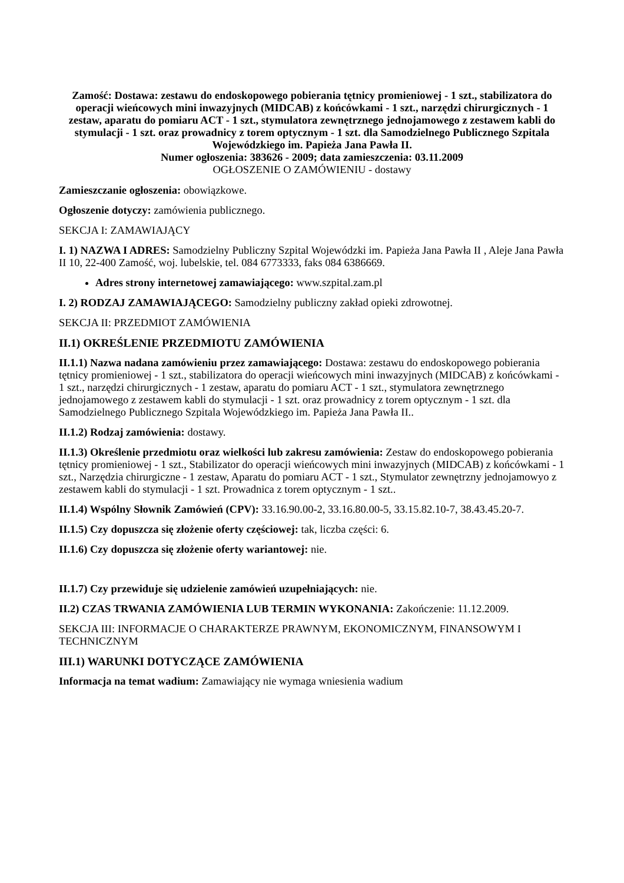Zamość: Dostawa: zestawu do endoskopowego pobierania tętnicy promieniowej - 1 szt., stabilizatora do operacji wieńcowych mini inwazyjnych (MIDCAB) z końcówkami - 1 szt., narzędzi chirurgicznych - 1 zestaw, aparatu do pomiaru ACT - 1 szt., stymulatora zewnętrznego jednojamowego z zestawem kabli do stymulacji - 1 szt. oraz prowadnicy z torem optycznym - 1 szt. dla Samodzielnego Publicznego Szpitala Wojewódzkiego im. Papieża Jana Pawła II.
Numer ogłoszenia: 383626 - 2009; data zamieszczenia: 03.11.2009
OGŁOSZENIE O ZAMÓWIENIU - dostawy
Zamieszczanie ogłoszenia: obowiązkowe.
Ogłoszenie dotyczy: zamówienia publicznego.
SEKCJA I: ZAMAWIAJĄCY
I. 1) NAZWA I ADRES: Samodzielny Publiczny Szpital Wojewódzki im. Papieża Jana Pawła II , Aleje Jana Pawła II 10, 22-400 Zamość, woj. lubelskie, tel. 084 6773333, faks 084 6386669.
Adres strony internetowej zamawiającego: www.szpital.zam.pl
I. 2) RODZAJ ZAMAWIAJĄCEGO: Samodzielny publiczny zakład opieki zdrowotnej.
SEKCJA II: PRZEDMIOT ZAMÓWIENIA
II.1) OKREŚLENIE PRZEDMIOTU ZAMÓWIENIA
II.1.1) Nazwa nadana zamówieniu przez zamawiającego: Dostawa: zestawu do endoskopowego pobierania tętnicy promieniowej - 1 szt., stabilizatora do operacji wieńcowych mini inwazyjnych (MIDCAB) z końcówkami - 1 szt., narzędzi chirurgicznych - 1 zestaw, aparatu do pomiaru ACT - 1 szt., stymulatora zewnętrznego jednojamowego z zestawem kabli do stymulacji - 1 szt. oraz prowadnicy z torem optycznym - 1 szt. dla Samodzielnego Publicznego Szpitala Wojewódzkiego im. Papieża Jana Pawła II..
II.1.2) Rodzaj zamówienia: dostawy.
II.1.3) Określenie przedmiotu oraz wielkości lub zakresu zamówienia: Zestaw do endoskopowego pobierania tętnicy promieniowej - 1 szt., Stabilizator do operacji wieńcowych mini inwazyjnych (MIDCAB) z końcówkami - 1 szt., Narzędzia chirurgiczne - 1 zestaw, Aparatu do pomiaru ACT - 1 szt., Stymulator zewnętrzny jednojamowyo z zestawem kabli do stymulacji - 1 szt. Prowadnica z torem optycznym - 1 szt..
II.1.4) Wspólny Słownik Zamówień (CPV): 33.16.90.00-2, 33.16.80.00-5, 33.15.82.10-7, 38.43.45.20-7.
II.1.5) Czy dopuszcza się złożenie oferty częściowej: tak, liczba części: 6.
II.1.6) Czy dopuszcza się złożenie oferty wariantowej: nie.
II.1.7) Czy przewiduje się udzielenie zamówień uzupełniających: nie.
II.2) CZAS TRWANIA ZAMÓWIENIA LUB TERMIN WYKONANIA: Zakończenie: 11.12.2009.
SEKCJA III: INFORMACJE O CHARAKTERZE PRAWNYM, EKONOMICZNYM, FINANSOWYM I TECHNICZNYM
III.1) WARUNKI DOTYCZĄCE ZAMÓWIENIA
Informacja na temat wadium: Zamawiający nie wymaga wniesienia wadium